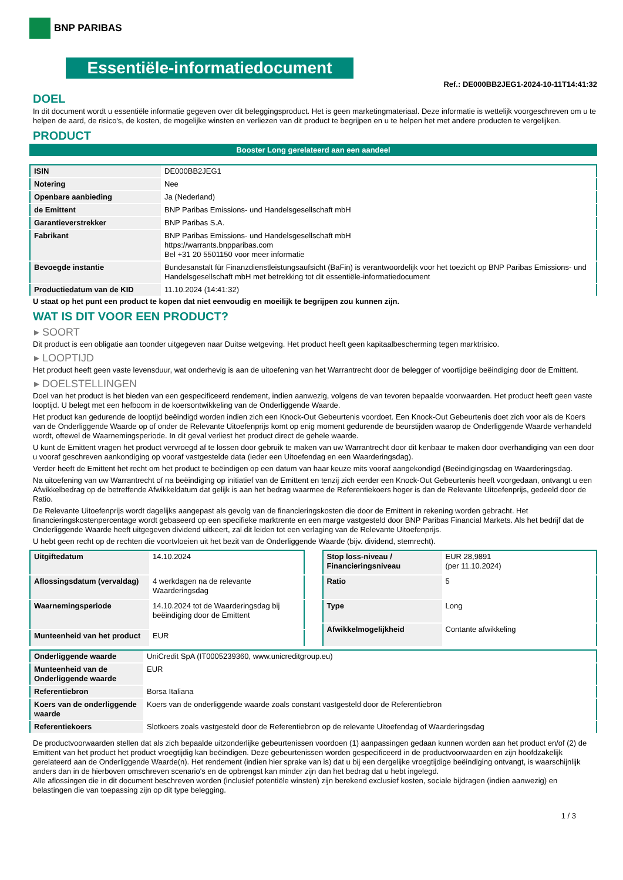BNP PARIBAS
Essentiële-informatiedocument
Ref.: DE000BB2JEG1-2024-10-11T14:41:32
DOEL
In dit document wordt u essentiële informatie gegeven over dit beleggingsproduct. Het is geen marketingmateriaal. Deze informatie is wettelijk voorgeschreven om u te helpen de aard, de risico's, de kosten, de mogelijke winsten en verliezen van dit product te begrijpen en u te helpen het met andere producten te vergelijken.
PRODUCT
Booster Long gerelateerd aan een aandeel
| ISIN | DE000BB2JEG1 |
| Notering | Nee |
| Openbare aanbieding | Ja (Nederland) |
| de Emittent | BNP Paribas Emissions- und Handelsgesellschaft mbH |
| Garantieverstrekker | BNP Paribas S.A. |
| Fabrikant | BNP Paribas Emissions- und Handelsgesellschaft mbH https://warrants.bnpparibas.com Bel +31 20 5501150 voor meer informatie |
| Bevoegde instantie | Bundesanstalt für Finanzdienstleistungsaufsicht (BaFin) is verantwoordelijk voor het toezicht op BNP Paribas Emissions- und Handelsgesellschaft mbH met betrekking tot dit essentiële-informatiedocument |
| Productiedatum van de KID | 11.10.2024 (14:41:32) |
U staat op het punt een product te kopen dat niet eenvoudig en moeilijk te begrijpen zou kunnen zijn.
WAT IS DIT VOOR EEN PRODUCT?
▸ SOORT
Dit product is een obligatie aan toonder uitgegeven naar Duitse wetgeving. Het product heeft geen kapitaalbescherming tegen marktrisico.
▸ LOOPTIJD
Het product heeft geen vaste levensduur, wat onderhevig is aan de uitoefening van het Warrantrecht door de belegger of voortijdige beëindiging door de Emittent.
▸ DOELSTELLINGEN
Doel van het product is het bieden van een gespecificeerd rendement, indien aanwezig, volgens de van tevoren bepaalde voorwaarden. Het product heeft geen vaste looptijd. U belegt met een hefboom in de koersontwikkeling van de Onderliggende Waarde.
Het product kan gedurende de looptijd beëindigd worden indien zich een Knock-Out Gebeurtenis voordoet. Een Knock-Out Gebeurtenis doet zich voor als de Koers van de Onderliggende Waarde op of onder de Relevante Uitoefenprijs komt op enig moment gedurende de beurstijden waarop de Onderliggende Waarde verhandeld wordt, oftewel de Waarnemingsperiode. In dit geval verliest het product direct de gehele waarde.
U kunt de Emittent vragen het product vervroegd af te lossen door gebruik te maken van uw Warrantrecht door dit kenbaar te maken door overhandiging van een door u vooraf geschreven aankondiging op vooraf vastgestelde data (ieder een Uitoefendag en een Waarderingsdag).
Verder heeft de Emittent het recht om het product te beëindigen op een datum van haar keuze mits vooraf aangekondigd (Beëindigingsdag en Waarderingsdag.
Na uitoefening van uw Warrantrecht of na beëindiging op initiatief van de Emittent en tenzij zich eerder een Knock-Out Gebeurtenis heeft voorgedaan, ontvangt u een Afwikkelbedrag op de betreffende Afwikkeldatum dat gelijk is aan het bedrag waarmee de Referentiekoers hoger is dan de Relevante Uitoefenprijs, gedeeld door de Ratio.
De Relevante Uitoefenprijs wordt dagelijks aangepast als gevolg van de financieringskosten die door de Emittent in rekening worden gebracht. Het financieringskostenpercentage wordt gebaseerd op een specifieke marktrente en een marge vastgesteld door BNP Paribas Financial Markets. Als het bedrijf dat de Onderliggende Waarde heeft uitgegeven dividend uitkeert, zal dit leiden tot een verlaging van de Relevante Uitoefenprijs.
U hebt geen recht op de rechten die voortvloeien uit het bezit van de Onderliggende Waarde (bijv. dividend, stemrecht).
| Uitgiftedatum | 14.10.2024 |
| Aflossingsdatum (vervaldag) | 4 werkdagen na de relevante Waarderingsdag |
| Waarnemingsperiode | 14.10.2024 tot de Waarderingsdag bij beëindiging door de Emittent |
| Munteenheid van het product | EUR |
| Stop loss-niveau / Financieringsniveau | EUR 28,9891 (per 11.10.2024) |
| Ratio | 5 |
| Type | Long |
| Afwikkelmogelijkheid | Contante afwikkeling |
| Onderliggende waarde | UniCredit SpA (IT0005239360, www.unicreditgroup.eu) |
| Munteenheid van de Onderliggende waarde | EUR |
| Referentiebron | Borsa Italiana |
| Koers van de onderliggende waarde | Koers van de onderliggende waarde zoals constant vastgesteld door de Referentiebron |
| Referentiekoers | Slotkoers zoals vastgesteld door de Referentiebron op de relevante Uitoefendag of Waarderingsdag |
De productvoorwaarden stellen dat als zich bepaalde uitzonderlijke gebeurtenissen voordoen (1) aanpassingen gedaan kunnen worden aan het product en/of (2) de Emittent van het product het product vroegtijdig kan beëindigen. Deze gebeurtenissen worden gespecificeerd in de productvoorwaarden en zijn hoofdzakelijk gerelateerd aan de Onderliggende Waarde(n). Het rendement (indien hier sprake van is) dat u bij een dergelijke vroegtijdige beëindiging ontvangt, is waarschijnlijk anders dan in de hierboven omschreven scenario's en de opbrengst kan minder zijn dan het bedrag dat u hebt ingelegd.
Alle aflossingen die in dit document beschreven worden (inclusief potentiële winsten) zijn berekend exclusief kosten, sociale bijdragen (indien aanwezig) en belastingen die van toepassing zijn op dit type belegging.
1 / 3